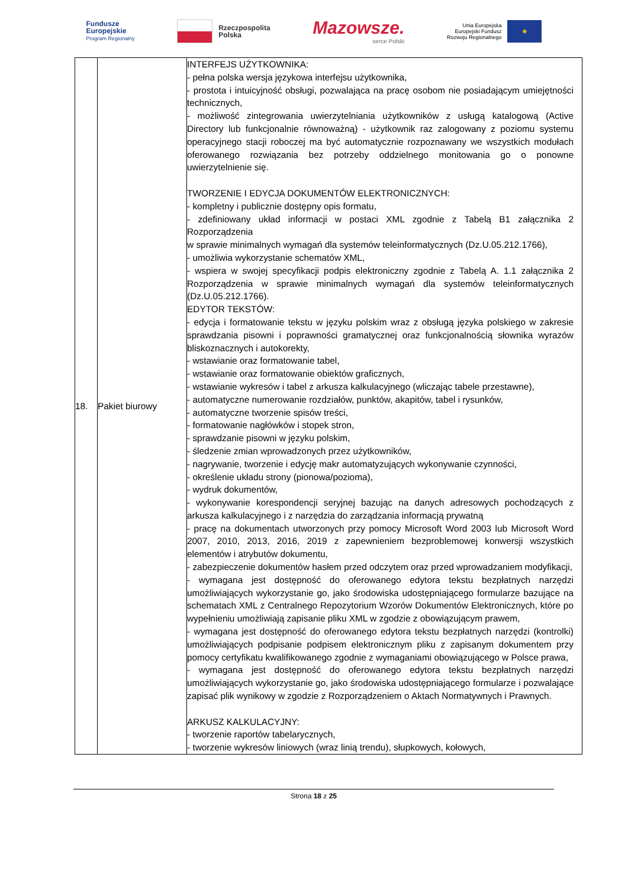Fundusze
Europejskie
Program Regionalny
Rzeczpospolita
Polska
Mazowsze.
serce Polski
Unia Europejska
Europejski Fundusz
Rozwoju Regionalnego
★
| 18. | Pakiet biurowy | INTERFEJS UŻYTKOWNIKA: - pełna polska wersja językowa interfejsu użytkownika, - prostota i intuicyjność obsługi, pozwalająca na pracę osobom nie posiadającym umiejętności technicznych, - możliwość zintegrowania uwierzytelniania użytkowników z usługą katalogową (Active Directory lub funkcjonalnie równoważną) - użytkownik raz zalogowany z poziomu systemu operacyjnego stacji roboczej ma być automatycznie rozpoznawany we wszystkich modułach oferowanego rozwiązania bez potrzeby oddzielnego monitowania go o ponowne uwierzytelnienie się. TWORZENIE I EDYCJA DOKUMENTÓW ELEKTRONICZNYCH: - kompletny i publicznie dostępny opis formatu, - zdefiniowany układ informacji w postaci XML zgodnie z Tabelą B1 załącznika 2 Rozporządzenia w sprawie minimalnych wymagań dla systemów teleinformatycznych (Dz.U.05.212.1766), - umożliwia wykorzystanie schematów XML, - wspiera w swojej specyfikacji podpis elektroniczny zgodnie z Tabelą A. 1.1 załącznika 2 Rozporządzenia w sprawie minimalnych wymagań dla systemów teleinformatycznych (Dz.U.05.212.1766). EDYTOR TEKSTÓW: - edycja i formatowanie tekstu w języku polskim wraz z obsługą języka polskiego w zakresie sprawdzania pisowni i poprawności gramatycznej oraz funkcjonalnością słownika wyrazów bliskoznacznych i autokorekty, - wstawianie oraz formatowanie tabel, - wstawianie oraz formatowanie obiektów graficznych, - wstawianie wykresów i tabel z arkusza kalkulacyjnego (wliczając tabele przestawne), - automatyczne numerowanie rozdziałów, punktów, akapitów, tabel i rysunków, - automatyczne tworzenie spisów treści, - formatowanie nagłówków i stopek stron, - sprawdzanie pisowni w języku polskim, - śledzenie zmian wprowadzonych przez użytkowników, - nagrywanie, tworzenie i edycję makr automatyzujących wykonywanie czynności, - określenie układu strony (pionowa/pozioma), - wydruk dokumentów, - wykonywanie korespondencji seryjnej bazując na danych adresowych pochodzących z arkusza kalkulacyjnego i z narzędzia do zarządzania informacją prywatną - pracę na dokumentach utworzonych przy pomocy Microsoft Word 2003 lub Microsoft Word 2007, 2010, 2013, 2016, 2019 z zapewnieniem bezproblemowej konwersji wszystkich elementów i atrybutów dokumentu, - zabezpieczenie dokumentów hasłem przed odczytem oraz przed wprowadzaniem modyfikacji, - wymagana jest dostępność do oferowanego edytora tekstu bezpłatnych narzędzi umożliwiających wykorzystanie go, jako środowiska udostępniającego formularze bazujące na schematach XML z Centralnego Repozytorium Wzorów Dokumentów Elektronicznych, które po wypełnieniu umożliwiają zapisanie pliku XML w zgodzie z obowiązującym prawem, - wymagana jest dostępność do oferowanego edytora tekstu bezpłatnych narzędzi (kontrolki) umożliwiających podpisanie podpisem elektronicznym pliku z zapisanym dokumentem przy pomocy certyfikatu kwalifikowanego zgodnie z wymaganiami obowiązującego w Polsce prawa, - wymagana jest dostępność do oferowanego edytora tekstu bezpłatnych narzędzi umożliwiających wykorzystanie go, jako środowiska udostępniającego formularze i pozwalające zapisać plik wynikowy w zgodzie z Rozporządzeniem o Aktach Normatywnych i Prawnych. ARKUSZ KALKULACYJNY: - tworzenie raportów tabelarycznych, - tworzenie wykresów liniowych (wraz linią trendu), słupkowych, kołowych, |
Strona 18 z 25